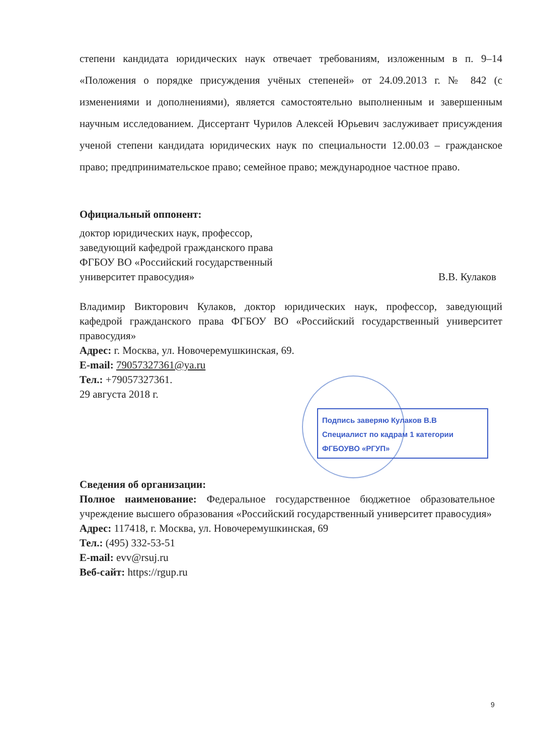степени кандидата юридических наук отвечает требованиям, изложенным в п. 9–14 «Положения о порядке присуждения учёных степеней» от 24.09.2013 г. № 842 (с изменениями и дополнениями), является самостоятельно выполненным и завершенным научным исследованием. Диссертант Чурилов Алексей Юрьевич заслуживает присуждения ученой степени кандидата юридических наук по специальности 12.00.03 – гражданское право; предпринимательское право; семейное право; международное частное право.
Официальный оппонент:
доктор юридических наук, профессор,
заведующий кафедрой гражданского права
ФГБОУ ВО «Российский государственный
университет правосудия»
В.В. Кулаков
Владимир Викторович Кулаков, доктор юридических наук, профессор, заведующий кафедрой гражданского права ФГБОУ ВО «Российский государственный университет правосудия»
Адрес: г. Москва, ул. Новочеремушкинская, 69.
E-mail: 79057327361@ya.ru
Тел.: +79057327361.
29 августа 2018 г.
Сведения об организации:
Полное наименование: Федеральное государственное бюджетное образовательное учреждение высшего образования «Российский государственный университет правосудия»
Адрес: 117418, г. Москва, ул. Новочеремушкинская, 69
Тел.: (495) 332-53-51
E-mail: evv@rsuj.ru
Веб-сайт: https://rgup.ru
Подпись заверяю Кулаков В.В
Специалист по кадрам 1 категории
ФГБОУВО «РГУП»
9